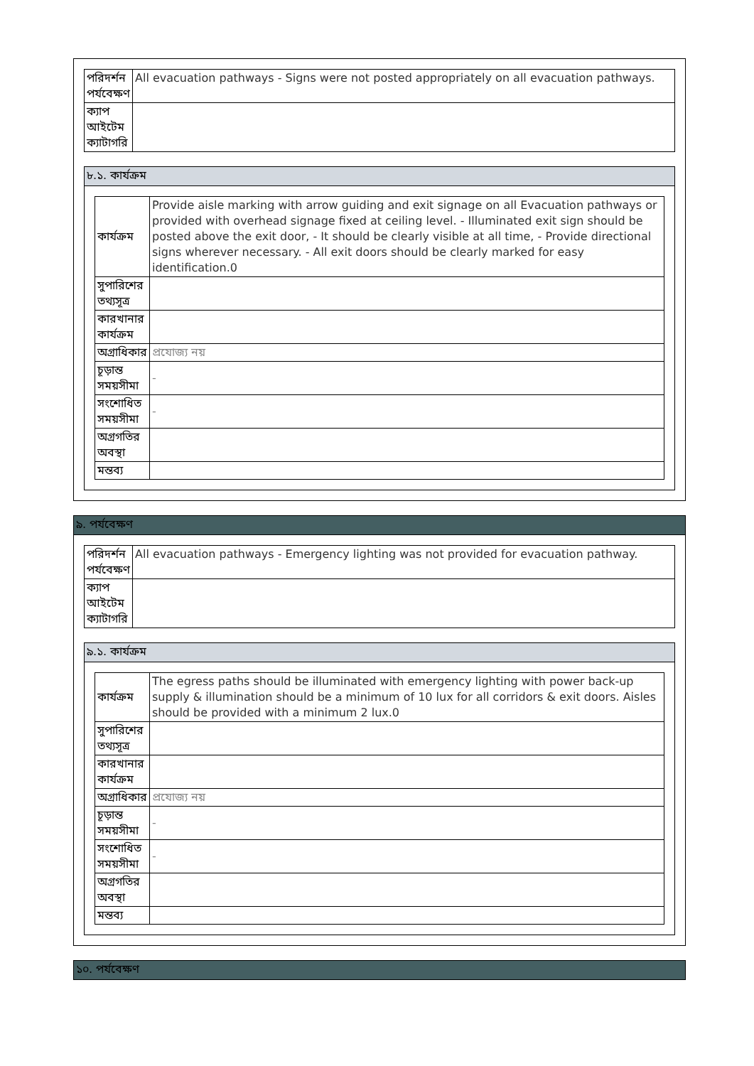| পরিদর্শন পর্যবেক্ষণ | All evacuation pathways - Signs were not posted appropriately on all evacuation pathways. |
| ক্যাপ আইটেম ক্যাটাগরি | |
৮.১. কার্যক্রম
| কার্যক্রম | Provide aisle marking with arrow guiding and exit signage on all Evacuation pathways or provided with overhead signage fixed at ceiling level. - Illuminated exit sign should be posted above the exit door, - It should be clearly visible at all time, - Provide directional signs wherever necessary. - All exit doors should be clearly marked for easy identification.0 |
| সুপারিশের তথ্যসূত্র | |
| কারখানার কার্যক্রম | |
| অগ্রাধিকার | প্রযোজ্য নয় |
| চূড়ান্ত সময়সীমা | - |
| সংশোধিত সময়সীমা | - |
| অগ্রগতির অবস্থা | |
| মন্তব্য | |
৯. পর্যবেক্ষণ
| পরিদর্শন পর্যবেক্ষণ | All evacuation pathways - Emergency lighting was not provided for evacuation pathway. |
| ক্যাপ আইটেম ক্যাটাগরি | |
৯.১. কার্যক্রম
| কার্যক্রম | The egress paths should be illuminated with emergency lighting with power back-up supply & illumination should be a minimum of 10 lux for all corridors & exit doors. Aisles should be provided with a minimum 2 lux.0 |
| সুপারিশের তথ্যসূত্র | |
| কারখানার কার্যক্রম | |
| অগ্রাধিকার | প্রযোজ্য নয় |
| চূড়ান্ত সময়সীমা | - |
| সংশোধিত সময়সীমা | - |
| অগ্রগতির অবস্থা | |
| মন্তব্য | |
১০. পর্যবেক্ষণ